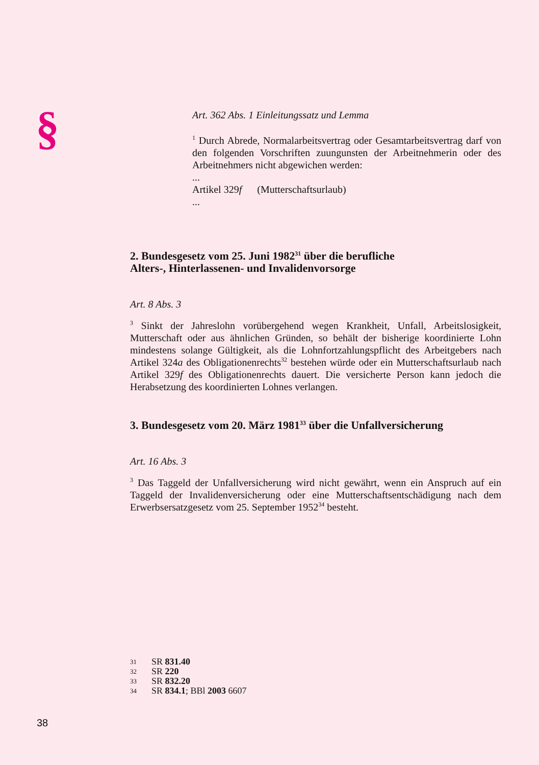§
Art. 362 Abs. 1 Einleitungssatz und Lemma
<sup>1</sup> Durch Abrede, Normalarbeitsvertrag oder Gesamtarbeitsvertrag darf von den folgenden Vorschriften zuungunsten der Arbeitnehmerin oder des Arbeitnehmers nicht abgewichen werden:
...
Artikel 329f (Mutterschaftsurlaub)
...
2. Bundesgesetz vom 25. Juni 1982<sup>31</sup> über die berufliche
Alters-, Hinterlassenen- und Invalidenvorsorge
Art. 8 Abs. 3
<sup>3</sup> Sinkt der Jahreslohn vorübergehend wegen Krankheit, Unfall, Arbeitslosigkeit, Mutterschaft oder aus ähnlichen Gründen, so behält der bisherige koordinierte Lohn mindestens solange Gültigkeit, als die Lohnfortzahlungspflicht des Arbeitgebers nach Artikel 324a des Obligationenrechts<sup>32</sup> bestehen würde oder ein Mutterschafts­urlaub nach Artikel 329f des Obligationenrechts dauert. Die versicherte Person kann jedoch die Herabsetzung des koordinierten Lohnes verlangen.
3. Bundesgesetz vom 20. März 1981<sup>33</sup> über die Unfallversicherung
Art. 16 Abs. 3
<sup>3</sup> Das Taggeld der Unfallversicherung wird nicht gewährt, wenn ein Anspruch auf ein Taggeld der Invalidenversicherung oder eine Mutterschaftsentschädigung nach dem Erwerbsersatzgesetz vom 25. September 1952<sup>34</sup> besteht.
31 SR 831.40
32 SR 220
33 SR 832.20
34 SR 834.1; BBl 2003 6607
38